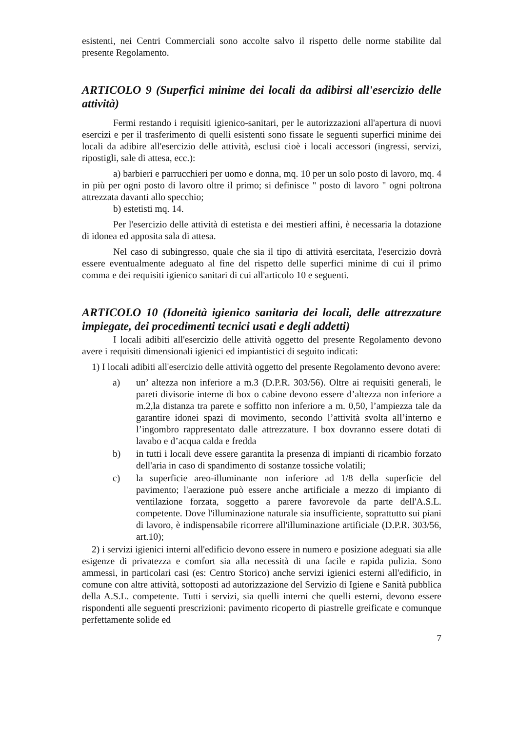esistenti, nei Centri Commerciali sono accolte salvo il rispetto delle norme stabilite dal presente Regolamento.
ARTICOLO 9 (Superfici minime dei locali da adibirsi all'esercizio delle attività)
Fermi restando i requisiti igienico-sanitari, per le autorizzazioni all'apertura di nuovi esercizi e per il trasferimento di quelli esistenti sono fissate le seguenti superfici minime dei locali da adibire all'esercizio delle attività, esclusi cioè i locali accessori (ingressi, servizi, ripostigli, sale di attesa, ecc.):
a) barbieri e parrucchieri per uomo e donna, mq. 10 per un solo posto di lavoro, mq. 4 in più per ogni posto di lavoro oltre il primo; si definisce " posto di lavoro " ogni poltrona attrezzata davanti allo specchio;
b) estetisti mq. 14.
Per l'esercizio delle attività di estetista e dei mestieri affini, è necessaria la dotazione di idonea ed apposita sala di attesa.
Nel caso di subingresso, quale che sia il tipo di attività esercitata, l'esercizio dovrà essere eventualmente adeguato al fine del rispetto delle superfici minime di cui il primo comma e dei requisiti igienico sanitari di cui all'articolo 10 e seguenti.
ARTICOLO 10 (Idoneità igienico sanitaria dei locali, delle attrezzature impiegate, dei procedimenti tecnici usati e degli addetti)
I locali adibiti all'esercizio delle attività oggetto del presente Regolamento devono avere i requisiti dimensionali igienici ed impiantistici di seguito indicati:
1) I locali adibiti all'esercizio delle attività oggetto del presente Regolamento devono avere:
a) un’ altezza non inferiore a m.3 (D.P.R. 303/56). Oltre ai requisiti generali, le pareti divisorie interne di box o cabine devono essere d’altezza non inferiore a m.2,la distanza tra parete e soffitto non inferiore a m. 0,50, l’ampiezza tale da garantire idonei spazi di movimento, secondo l’attività svolta all’interno e l’ingombro rappresentato dalle attrezzature. I box dovranno essere dotati di lavabo e d’acqua calda e fredda
b) in tutti i locali deve essere garantita la presenza di impianti di ricambio forzato dell'aria in caso di spandimento di sostanze tossiche volatili;
c) la superficie areo-illuminante non inferiore ad 1/8 della superficie del pavimento; l'aerazione può essere anche artificiale a mezzo di impianto di ventilazione forzata, soggetto a parere favorevole da parte dell'A.S.L. competente. Dove l'illuminazione naturale sia insufficiente, soprattutto sui piani di lavoro, è indispensabile ricorrere all'illuminazione artificiale (D.P.R. 303/56, art.10);
2) i servizi igienici interni all'edificio devono essere in numero e posizione adeguati sia alle esigenze di privatezza e comfort sia alla necessità di una facile e rapida pulizia. Sono ammessi, in particolari casi (es: Centro Storico) anche servizi igienici esterni all'edificio, in comune con altre attività, sottoposti ad autorizzazione del Servizio di Igiene e Sanità pubblica della A.S.L. competente. Tutti i servizi, sia quelli interni che quelli esterni, devono essere rispondenti alle seguenti prescrizioni: pavimento ricoperto di piastrelle greificate e comunque perfettamente solide ed
7